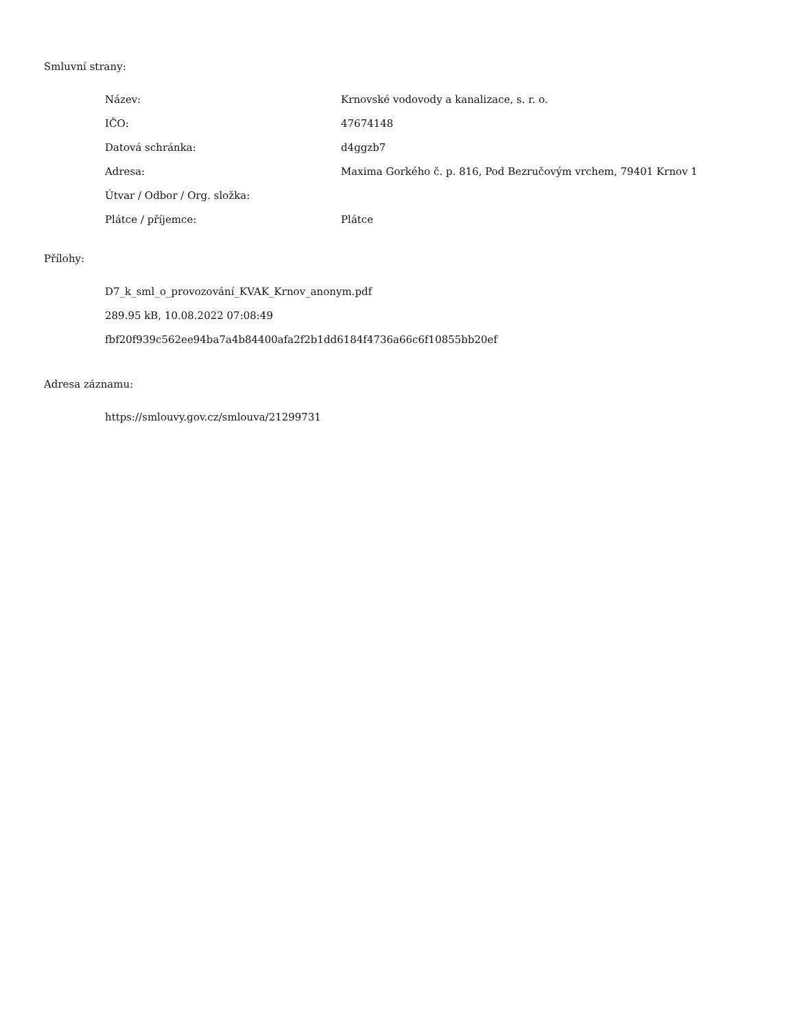Smluvní strany:
| Název: | Krnovské vodovody a kanalizace, s. r. o. |
| IČO: | 47674148 |
| Datová schránka: | d4ggzb7 |
| Adresa: | Maxima Gorkého č. p. 816, Pod Bezručovým vrchem, 79401 Krnov 1 |
| Útvar / Odbor / Org. složka: | |
| Plátce / příjemce: | Plátce |
Přílohy:
D7_k_sml_o_provozování_KVAK_Krnov_anonym.pdf
289.95 kB, 10.08.2022 07:08:49
fbf20f939c562ee94ba7a4b84400afa2f2b1dd6184f4736a66c6f10855bb20ef
Adresa záznamu:
https://smlouvy.gov.cz/smlouva/21299731